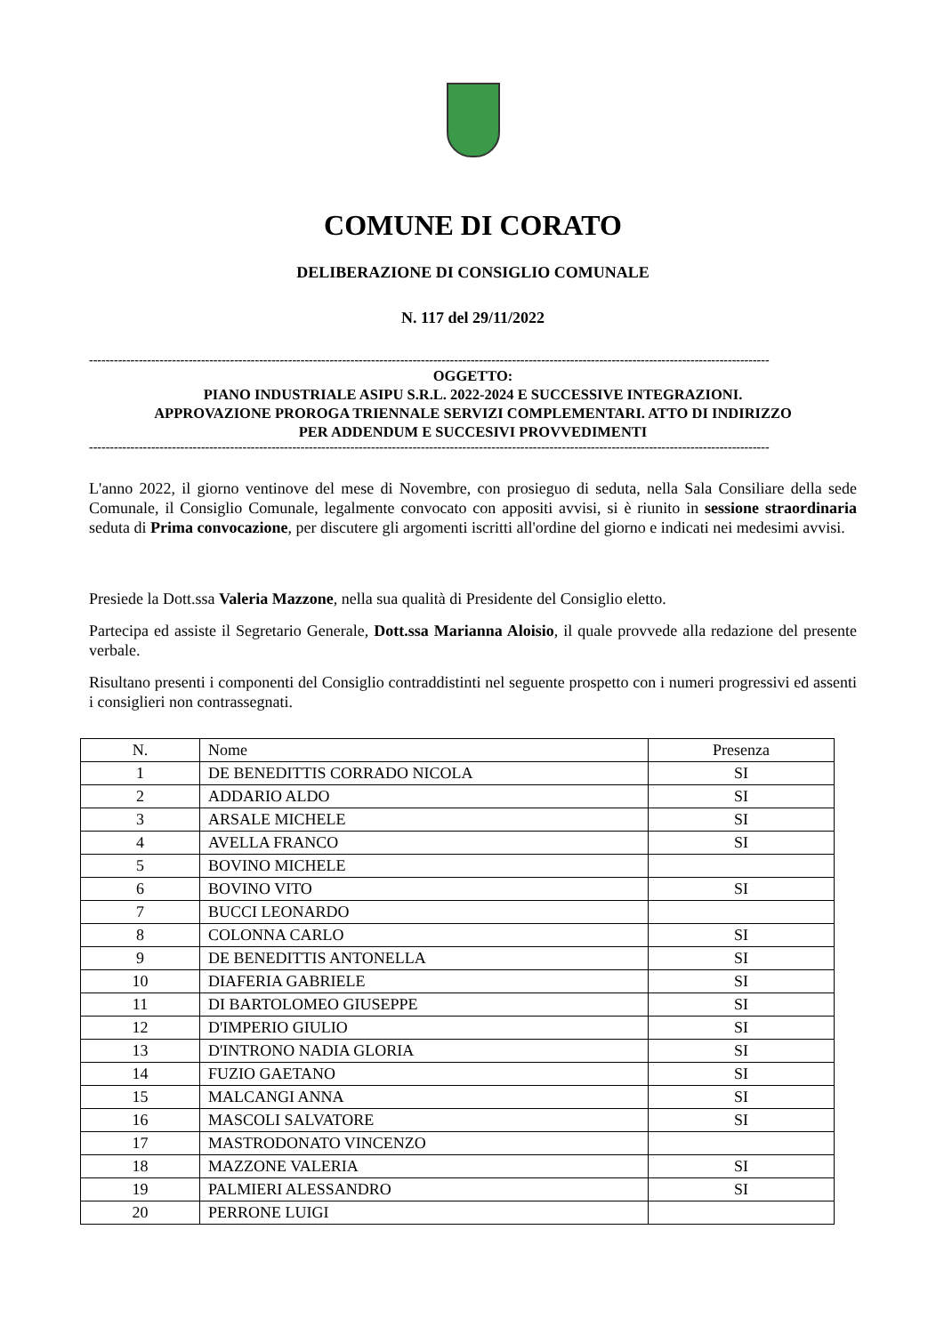COMUNE DI CORATO
DELIBERAZIONE DI CONSIGLIO COMUNALE
N. 117 del 29/11/2022
--------------------------------------------------------------------------------------------------------------------------------------------------------------------
OGGETTO:
PIANO INDUSTRIALE ASIPU S.R.L. 2022-2024 E SUCCESSIVE INTEGRAZIONI.
APPROVAZIONE PROROGA TRIENNALE SERVIZI COMPLEMENTARI. ATTO DI INDIRIZZO
PER ADDENDUM E SUCCESIVI PROVVEDIMENTI
--------------------------------------------------------------------------------------------------------------------------------------------------------------------
L'anno 2022, il giorno ventinove del mese di Novembre, con prosieguo di seduta, nella Sala Consiliare della sede Comunale, il Consiglio Comunale, legalmente convocato con appositi avvisi, si è riunito in sessione straordinaria seduta di Prima convocazione, per discutere gli argomenti iscritti all'ordine del giorno e indicati nei medesimi avvisi.
Presiede la Dott.ssa Valeria Mazzone, nella sua qualità di Presidente del Consiglio eletto.
Partecipa ed assiste il Segretario Generale, Dott.ssa Marianna Aloisio, il quale provvede alla redazione del presente verbale.
Risultano presenti i componenti del Consiglio contraddistinti nel seguente prospetto con i numeri progressivi ed assenti i consiglieri non contrassegnati.
| N. | Nome | Presenza |
| --- | --- | --- |
| 1 | DE BENEDITTIS CORRADO NICOLA | SI |
| 2 | ADDARIO ALDO | SI |
| 3 | ARSALE MICHELE | SI |
| 4 | AVELLA FRANCO | SI |
| 5 | BOVINO MICHELE | |
| 6 | BOVINO VITO | SI |
| 7 | BUCCI LEONARDO | |
| 8 | COLONNA CARLO | SI |
| 9 | DE BENEDITTIS ANTONELLA | SI |
| 10 | DIAFERIA GABRIELE | SI |
| 11 | DI BARTOLOMEO GIUSEPPE | SI |
| 12 | D'IMPERIO GIULIO | SI |
| 13 | D'INTRONO NADIA GLORIA | SI |
| 14 | FUZIO GAETANO | SI |
| 15 | MALCANGI ANNA | SI |
| 16 | MASCOLI SALVATORE | SI |
| 17 | MASTRODONATO VINCENZO | |
| 18 | MAZZONE VALERIA | SI |
| 19 | PALMIERI ALESSANDRO | SI |
| 20 | PERRONE LUIGI | |